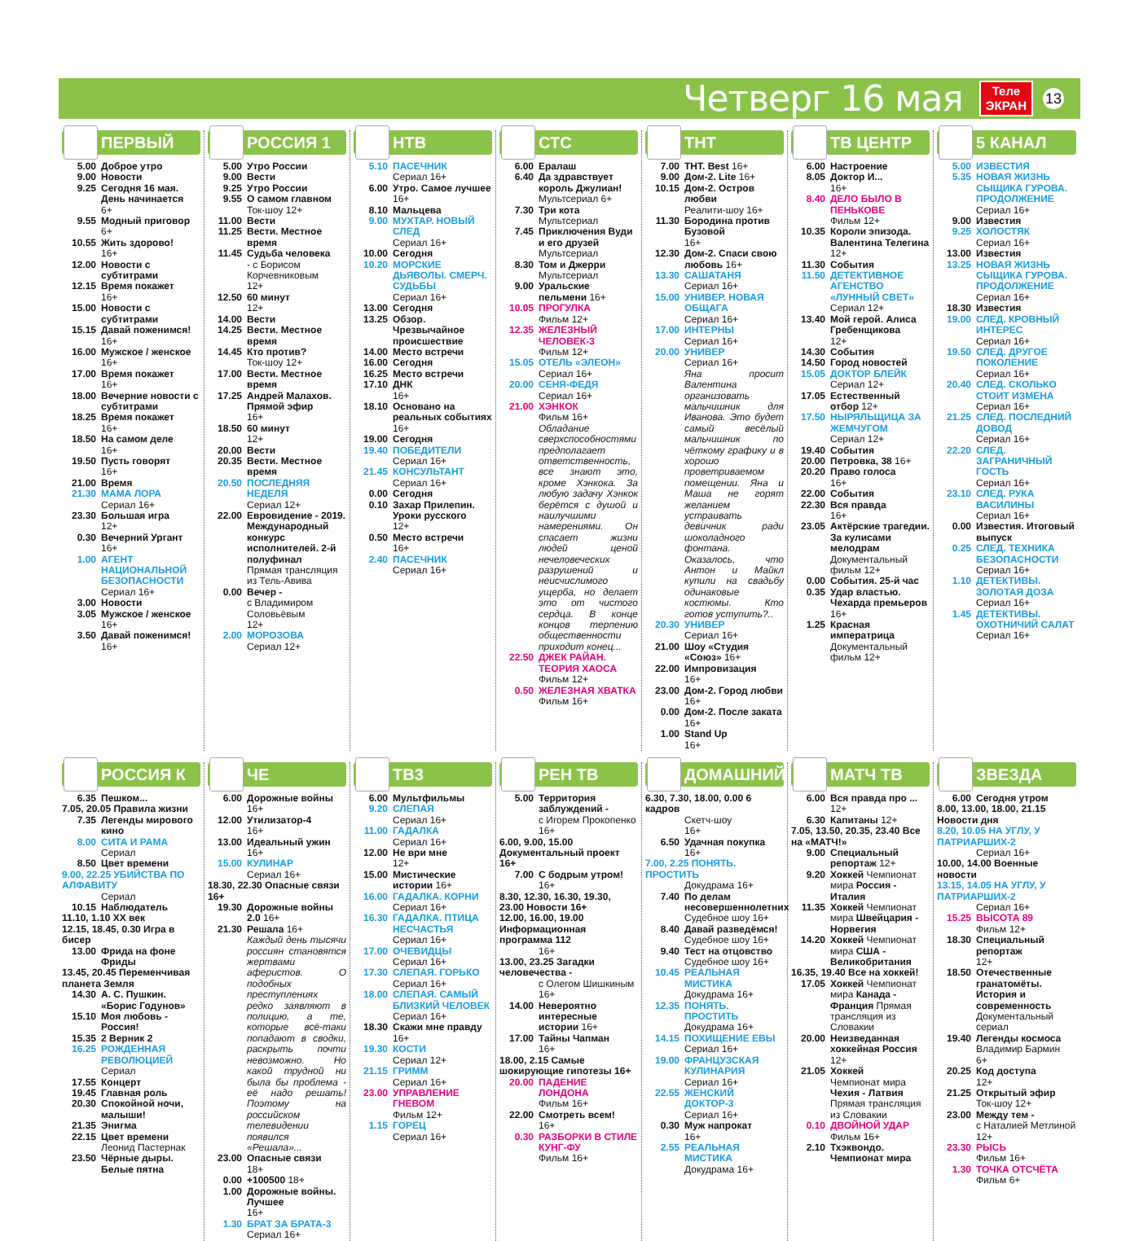Четверг 16 мая
Теле
ЭКРАН
13
ПЕРВЫЙ
5.00 Доброе утро
9.00 Новости
9.25 Сегодня 16 мая. День начинается
6+
9.55 Модный приговор
6+
10.55 Жить здорово!
16+
12.00 Новости с субтитрами
12.15 Время покажет
16+
15.00 Новости с субтитрами
15.15 Давай поженимся!
16+
16.00 Мужское / женское
16+
17.00 Время покажет
16+
18.00 Вечерние новости с субтитрами
18.25 Время покажет
16+
18.50 На самом деле
16+
19.50 Пусть говорят
16+
21.00 Время
21.30 МАМА ЛОРА
Сериал 16+
23.30 Большая игра
12+
0.30 Вечерний Ургант
16+
1.00 АГЕНТ НАЦИОНАЛЬНОЙ БЕЗОПАСНОСТИ
Сериал 16+
3.00 Новости
3.05 Мужское / женское
16+
3.50 Давай поженимся!
16+
РОССИЯ 1
5.00 Утро России
9.00 Вести
9.25 Утро России
9.55 О самом главном
Ток-шоу 12+
11.00 Вести
11.25 Вести. Местное время
11.45 Судьба человека
- с Борисом Корчевниковым
12+
12.50 60 минут
12+
14.00 Вести
14.25 Вести. Местное время
14.45 Кто против?
Ток-шоу 12+
17.00 Вести. Местное время
17.25 Андрей Малахов. Прямой эфир
16+
18.50 60 минут
12+
20.00 Вести
20.35 Вести. Местное время
20.50 ПОСЛЕДНЯЯ НЕДЕЛЯ
Сериал 12+
22.00 Евровидение - 2019. Международный конкурс исполнителей. 2-й полуфинал
Прямая трансляция из Тель-Авива
0.00 Вечер -
с Владимиром Соловьёвым
12+
2.00 МОРОЗОВА
Сериал 12+
НТВ
5.10 ПАСЕЧНИК
Сериал 16+
6.00 Утро. Самое лучшее
16+
8.10 Мальцева
9.00 МУХТАР. НОВЫЙ СЛЕД
Сериал 16+
10.00 Сегодня
10.20 МОРСКИЕ ДЬЯВОЛЫ. СМЕРЧ. СУДЬБЫ
Сериал 16+
13.00 Сегодня
13.25 Обзор. Чрезвычайное происшествие
14.00 Место встречи
16.00 Сегодня
16.25 Место встречи
17.10 ДНК
16+
18.10 Основано на реальных событиях
16+
19.00 Сегодня
19.40 ПОБЕДИТЕЛИ
Сериал 16+
21.45 КОНСУЛЬТАНТ
Сериал 16+
0.00 Сегодня
0.10 Захар Прилепин. Уроки русского
12+
0.50 Место встречи
16+
2.40 ПАСЕЧНИК
Сериал 16+
СТС
6.00 Ералаш
6.40 Да здравствует король Джулиан!
Мультсериал 6+
7.30 Три кота
Мультсериал
7.45 Приключения Вуди и его друзей
Мультсериал
8.30 Том и Джерри
Мультсериал
9.00 Уральские пельмени 16+
10.05 ПРОГУЛКА
Фильм 12+
12.35 ЖЕЛЕЗНЫЙ ЧЕЛОВЕК-3
Фильм 12+
15.05 ОТЕЛЬ «ЭЛЕОН»
Сериал 16+
20.00 СЕНЯ-ФЕДЯ
Сериал 16+
21.00 ХЭНКОК
Фильм 16+
Обладание сверхспособностями предполагает ответственность, все знают это, кроме Хэнкока. За любую задачу Хэнкок берётся с душой и наилучшими намерениями. Он спасает жизни людей ценой нечеловеческих разрушений и неисчислимого ущерба, но делает это от чистого сердца. В конце концов терпению общественности приходит конец...
22.50 ДЖЕК РАЙАН. ТЕОРИЯ ХАОСА
Фильм 12+
0.50 ЖЕЛЕЗНАЯ ХВАТКА
Фильм 16+
ТНТ
7.00 ТНТ. Best 16+
9.00 Дом-2. Lite 16+
10.15 Дом-2. Остров любви
Реалити-шоу 16+
11.30 Бородина против Бузовой
16+
12.30 Дом-2. Спаси свою любовь 16+
13.30 САШАТАНЯ
Сериал 16+
15.00 УНИВЕР. НОВАЯ ОБЩАГА
Сериал 16+
17.00 ИНТЕРНЫ
Сериал 16+
20.00 УНИВЕР
Сериал 16+
Яна просит Валентина организовать мальчишник для Иванова. Это будет самый весёлый мальчишник по чёткому графику и в хорошо проветриваемом помещении. Яна и Маша не горят желанием устраивать девичник ради шоколадного фонтана. Оказалось, что Антон и Майкл купили на свадьбу одинаковые костюмы. Кто готов уступить?..
20.30 УНИВЕР
Сериал 16+
21.00 Шоу «Студия «Союз» 16+
22.00 Импровизация
16+
23.00 Дом-2. Город любви 16+
0.00 Дом-2. После заката 16+
1.00 Stand Up
16+
ТВ ЦЕНТР
6.00 Настроение
8.05 Доктор И...
16+
8.40 ДЕЛО БЫЛО В ПЕНЬКОВЕ
Фильм 12+
10.35 Короли эпизода. Валентина Телегина
12+
11.30 События
11.50 ДЕТЕКТИВНОЕ АГЕНСТВО «ЛУННЫЙ СВЕТ»
Сериал 12+
13.40 Мой герой. Алиса Гребенщикова
12+
14.30 События
14.50 Город новостей
15.05 ДОКТОР БЛЕЙК
Сериал 12+
17.05 Естественный отбор 12+
17.50 НЫРЯЛЬЩИЦА ЗА ЖЕМЧУГОМ
Сериал 12+
19.40 События
20.00 Петровка, 38 16+
20.20 Право голоса
16+
22.00 События
22.30 Вся правда
16+
23.05 Актёрские трагедии. За кулисами мелодрам
Документальный фильм 12+
0.00 События. 25-й час
0.35 Удар властью. Чехарда премьеров
16+
1.25 Красная императрица
Документальный фильм 12+
5 КАНАЛ
5.00 ИЗВЕСТИЯ
5.35 НОВАЯ ЖИЗНЬ СЫЩИКА ГУРОВА. ПРОДОЛЖЕНИЕ
Сериал 16+
9.00 Известия
9.25 ХОЛОСТЯК
Сериал 16+
13.00 Известия
13.25 НОВАЯ ЖИЗНЬ СЫЩИКА ГУРОВА. ПРОДОЛЖЕНИЕ
Сериал 16+
18.30 Известия
19.00 СЛЕД. КРОВНЫЙ ИНТЕРЕС
Сериал 16+
19.50 СЛЕД. ДРУГОЕ ПОКОЛЕНИЕ
Сериал 16+
20.40 СЛЕД. СКОЛЬКО СТОИТ ИЗМЕНА
Сериал 16+
21.25 СЛЕД. ПОСЛЕДНИЙ ДОВОД
Сериал 16+
22.20 СЛЕД. ЗАГРАНИЧНЫЙ ГОСТЬ
Сериал 16+
23.10 СЛЕД. РУКА ВАСИЛИНЫ
Сериал 16+
0.00 Известия. Итоговый выпуск
0.25 СЛЕД. ТЕХНИКА БЕЗОПАСНОСТИ
Сериал 16+
1.10 ДЕТЕКТИВЫ. ЗОЛОТАЯ ДОЗА
Сериал 16+
1.45 ДЕТЕКТИВЫ. ОХОТНИЧИЙ САЛАТ
Сериал 16+
РОССИЯ К
6.35 Пешком...
7.05, 20.05 Правила жизни
7.35 Легенды мирового кино
8.00 СИТА И РАМА
Сериал
8.50 Цвет времени
9.00, 22.25 УБИЙСТВА ПО АЛФАВИТУ
Сериал
10.15 Наблюдатель
11.10, 1.10 XX век
12.15, 18.45, 0.30 Игра в бисер
13.00 Фрида на фоне Фриды
13.45, 20.45 Переменчивая планета Земля
14.30 А. С. Пушкин. «Борис Годунов»
15.10 Моя любовь - Россия!
15.35 2 Верник 2
16.25 РОЖДЕННАЯ РЕВОЛЮЦИЕЙ
Сериал
17.55 Концерт
19.45 Главная роль
20.30 Спокойной ночи, малыши!
21.35 Энигма
22.15 Цвет времени
Леонид Пастернак
23.50 Чёрные дыры. Белые пятна
ЧЕ
6.00 Дорожные войны
16+
12.00 Утилизатор-4
16+
13.00 Идеальный ужин
16+
15.00 КУЛИНАР
Сериал 16+
18.30, 22.30 Опасные связи 16+
19.30 Дорожные войны 2.0 16+
21.30 Решала 16+
Каждый день тысячи россиян становятся жертвами аферистов. О подобных преступлениях редко заявляют в полицию, а те, которые всё-таки попадают в сводки, раскрыть почти невозможно. Но какой трудной ни была бы проблема - её надо решать! Поэтому на российском телевидении появился «Решала»...
23.00 Опасные связи
18+
0.00 +100500 18+
1.00 Дорожные войны. Лучшее
16+
1.30 БРАТ ЗА БРАТА-3
Сериал 16+
ТВ3
6.00 Мультфильмы
9.20 СЛЕПАЯ
Сериал 16+
11.00 ГАДАЛКА
Сериал 16+
12.00 Не ври мне
12+
15.00 Мистические истории 16+
16.00 ГАДАЛКА. КОРНИ
Сериал 16+
16.30 ГАДАЛКА. ПТИЦА НЕСЧАСТЬЯ
Сериал 16+
17.00 ОЧЕВИДЦЫ
Сериал 16+
17.30 СЛЕПАЯ. ГОРЬКО
Сериал 16+
18.00 СЛЕПАЯ. САМЫЙ БЛИЗКИЙ ЧЕЛОВЕК
Сериал 16+
18.30 Скажи мне правду
16+
19.30 КОСТИ
Сериал 12+
21.15 ГРИММ
Сериал 16+
23.00 УПРАВЛЕНИЕ ГНЕВОМ
Фильм 12+
1.15 ГОРЕЦ
Сериал 16+
РЕН ТВ
5.00 Территория заблуждений -
с Игорем Прокопенко 16+
6.00, 9.00, 15.00 Документальный проект 16+
7.00 С бодрым утром!
16+
8.30, 12.30, 16.30, 19.30, 23.00 Новости 16+
12.00, 16.00, 19.00 Информационная программа 112
16+
13.00, 23.25 Загадки человечества -
с Олегом Шишкиным
16+
14.00 Невероятно интересные истории 16+
17.00 Тайны Чапман
16+
18.00, 2.15 Самые шокирующие гипотезы 16+
20.00 ПАДЕНИЕ ЛОНДОНА
Фильм 16+
22.00 Смотреть всем!
16+
0.30 РАЗБОРКИ В СТИЛЕ КУНГ-ФУ
Фильм 16+
ДОМАШНИЙ
6.30, 7.30, 18.00, 0.00 6 кадров
Скетч-шоу
16+
6.50 Удачная покупка
16+
7.00, 2.25 ПОНЯТЬ. ПРОСТИТЬ
Докудрама 16+
7.40 По делам несовершеннолетних
Судебное шоу 16+
8.40 Давай разведёмся!
Судебное шоу 16+
9.40 Тест на отцовство
Судебное шоу 16+
10.45 РЕАЛЬНАЯ МИСТИКА
Докудрама 16+
12.35 ПОНЯТЬ. ПРОСТИТЬ
Докудрама 16+
14.15 ПОХИЩЕНИЕ ЕВЫ Сериал 16+
19.00 ФРАНЦУЗСКАЯ КУЛИНАРИЯ
Сериал 16+
22.55 ЖЕНСКИЙ ДОКТОР-3
Сериал 16+
0.30 Муж напрокат
16+
2.55 РЕАЛЬНАЯ МИСТИКА
Докудрама 16+
МАТЧ ТВ
6.00 Вся правда про ...
12+
6.30 Капитаны 12+
7.05, 13.50, 20.35, 23.40 Все на «МАТЧ!»
9.00 Специальный репортаж 12+
9.20 Хоккей Чемпионат мира Россия - Италия
11.35 Хоккей Чемпионат мира Швейцария - Норвегия
14.20 Хоккей Чемпионат мира США - Великобритания
16.35, 19.40 Все на хоккей!
17.05 Хоккей Чемпионат мира Канада - Франция Прямая трансляция из Словакии
20.00 Неизведанная хоккейная Россия 12+
21.05 Хоккей
Чемпионат мира Чехия - Латвия
Прямая трансляция из Словакии
0.10 ДВОЙНОЙ УДАР
Фильм 16+
2.10 Тхэквондо. Чемпионат мира
ЗВЕЗДА
6.00 Сегодня утром
8.00, 13.00, 18.00, 21.15 Новости дня
8.20, 10.05 НА УГЛУ, У ПАТРИАРШИХ-2
Сериал 16+
10.00, 14.00 Военные новости
13.15, 14.05 НА УГЛУ, У ПАТРИАРШИХ-2
Сериал 16+
15.25 ВЫСОТА 89
Фильм 12+
18.30 Специальный репортаж
12+
18.50 Отечественные гранатомёты. История и современность
Документальный сериал
19.40 Легенды космоса
Владимир Бармин
6+
20.25 Код доступа
12+
21.25 Открытый эфир
Ток-шоу 12+
23.00 Между тем -
с Наталией Метлиной 12+
23.30 РЫСЬ
Фильм 16+
1.30 ТОЧКА ОТСЧЁТА
Фильм 6+